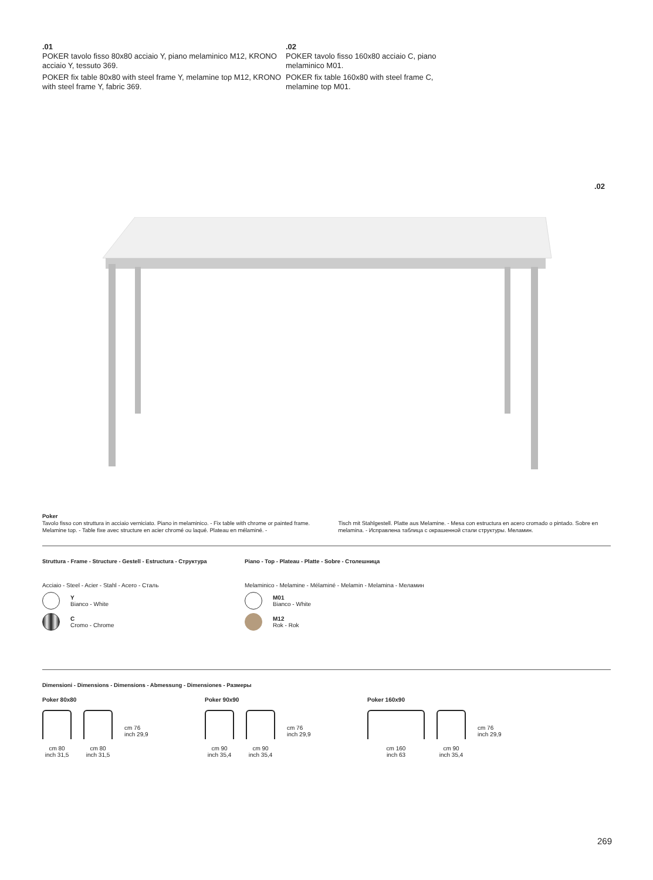.01
POKER tavolo fisso 80x80 acciaio Y, piano melaminico M12, KRONO acciaio Y, tessuto 369.
POKER fix table 80x80 with steel frame Y, melamine top M12, KRONO with steel frame Y, fabric 369.
.02
POKER tavolo fisso 160x80 acciaio C, piano melaminico M01.
POKER fix table 160x80 with steel frame C, melamine top M01.
.02
Poker
Tavolo fisso con struttura in acciaio verniciato. Piano in melaminico. - Fix table with chrome or painted frame. Melamine top. - Table fixe avec structure en acier chromé ou laqué. Plateau en mélaminé. -
Tisch mit Stahlgestell. Platte aus Melamine. - Mesa con estructura en acero cromado o pintado. Sobre en melamina. - Исправлена таблица с окрашенной стали структуры. Меламин.
Struttura - Frame - Structure - Gestell - Estructura - Структура
Acciaio - Steel - Acier - Stahl - Acero - Сталь
Y
Bianco - White
C
Cromo - Chrome
Piano - Top - Plateau - Platte - Sobre - Столешница
Melaminico - Melamine - Mélaminé - Melamin - Melamina - Меламин
M01
Bianco - White
M12
Rok - Rok
Dimensioni - Dimensions - Dimensions - Abmessung - Dimensiones - Размеры
Poker 80x80
cm 80
inch 31,5
cm 80
inch 31,5
cm 76
inch 29,9
Poker 90x90
cm 90
inch 35,4
cm 90
inch 35,4
cm 76
inch 29,9
Poker 160x90
cm 160
inch 63
cm 90
inch 35,4
cm 76
inch 29,9
269